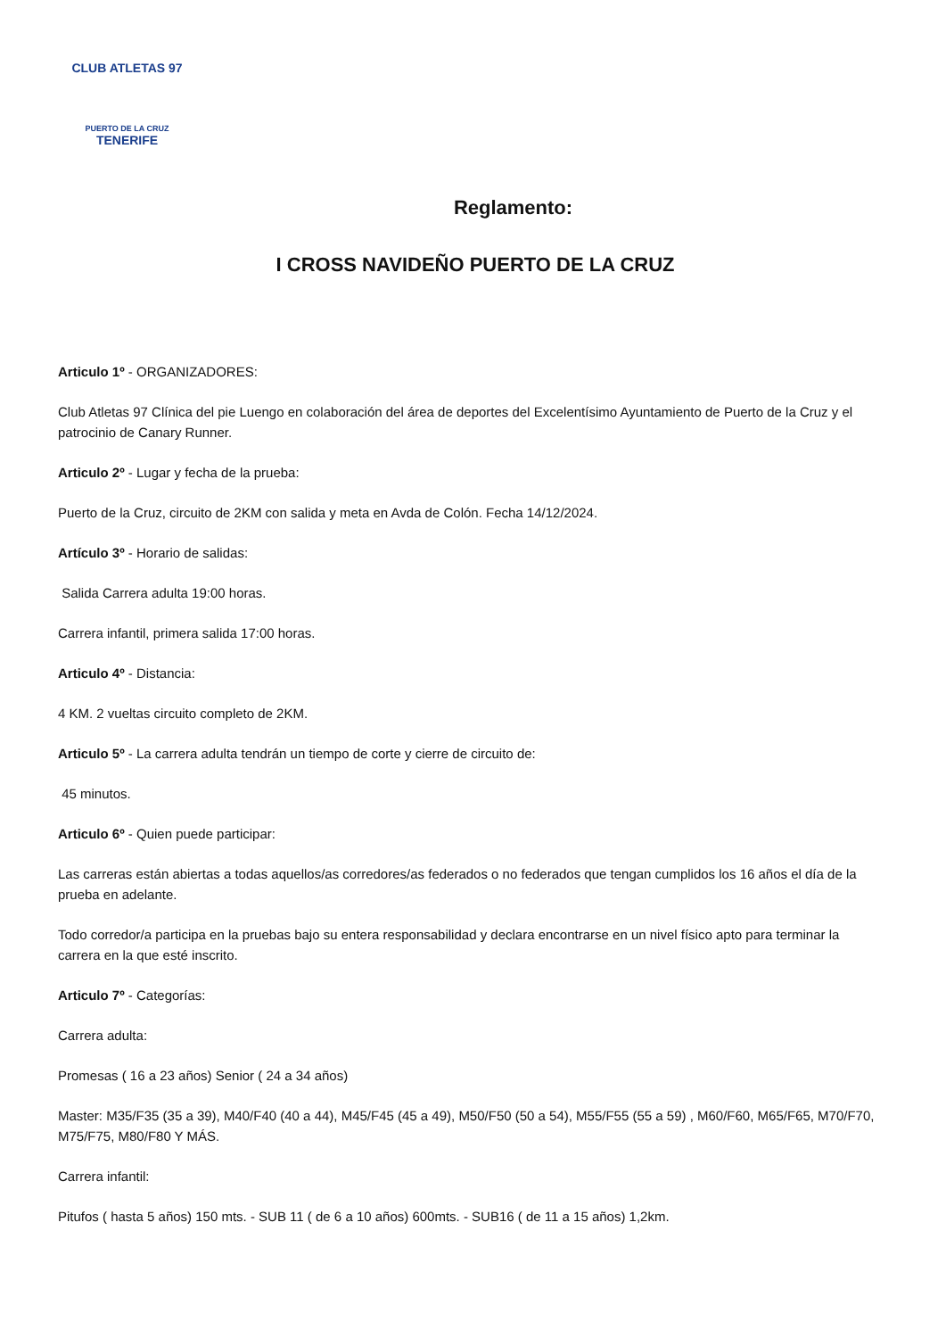CLUB ATLETAS 97
PUERTO DE LA CRUZ
TENERIFE
Reglamento:
I CROSS NAVIDEÑO PUERTO DE LA CRUZ
Articulo 1º - ORGANIZADORES:
Club Atletas 97 Clínica del pie Luengo en colaboración del área de deportes del Excelentísimo Ayuntamiento de Puerto de la Cruz y el patrocinio de Canary Runner.
Articulo 2º - Lugar y fecha de la prueba:
Puerto de la Cruz, circuito de 2KM con salida y meta en Avda de Colón. Fecha 14/12/2024.
Artículo 3º - Horario de salidas:
Salida Carrera adulta 19:00 horas.
Carrera infantil, primera salida 17:00 horas.
Articulo 4º - Distancia:
4 KM. 2 vueltas circuito completo de 2KM.
Articulo 5º - La carrera adulta tendrán un tiempo de corte y cierre de circuito de:
45 minutos.
Articulo 6º - Quien puede participar:
Las carreras están abiertas a todas aquellos/as corredores/as federados o no federados que tengan cumplidos los 16 años el día de la prueba en adelante.
Todo corredor/a participa en la pruebas bajo su entera responsabilidad y declara encontrarse en un nivel físico apto para terminar la carrera en la que esté inscrito.
Articulo 7º - Categorías:
Carrera adulta:
Promesas ( 16 a 23 años) Senior ( 24 a 34 años)
Master: M35/F35 (35 a 39), M40/F40 (40 a 44), M45/F45 (45 a 49), M50/F50 (50 a 54), M55/F55 (55 a 59) , M60/F60, M65/F65, M70/F70, M75/F75, M80/F80 Y MÁS.
Carrera infantil:
Pitufos ( hasta 5 años) 150 mts. - SUB 11 ( de 6 a 10 años) 600mts. - SUB16 ( de 11 a 15 años) 1,2km.